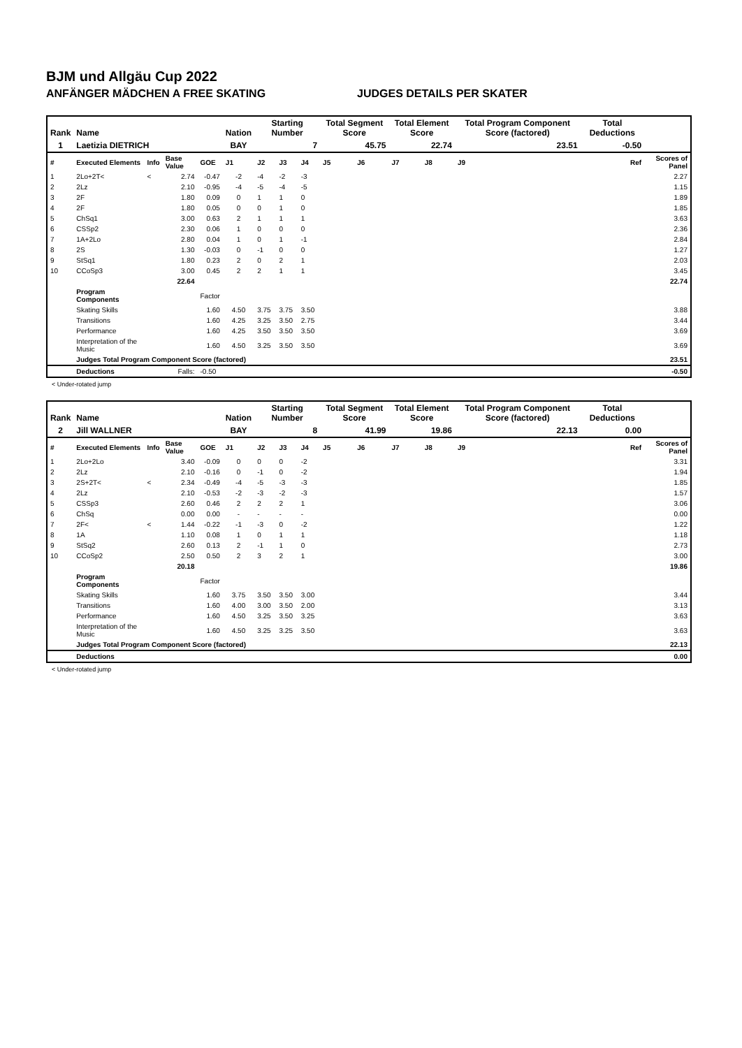BJM und Allgäu Cup 2022
ANFÄNGER MÄDCHEN A FREE SKATING JUDGES DETAILS PER SKATER
| Rank | Name | | | | Nation | Starting Number | | | Total Segment Score | | Total Element Score | | Total Program Component Score (factored) | | Total Deductions | |
| --- | --- | --- | --- | --- | --- | --- | --- | --- | --- | --- | --- | --- | --- | --- | --- | --- |
| 1 | Laetizia DIETRICH | | | | BAY | 7 | | | 45.75 | | 22.74 | | 23.51 | | -0.50 | |
| # | Executed Elements | Info | Base Value | GOE | J1 | J2 | J3 | J4 | J5 | J6 | J7 | J8 | J9 | Ref | | Scores of Panel |
| 1 | 2Lo+2T< | < | 2.74 | -0.47 | -2 | -4 | -2 | -3 | | | | | | | | 2.27 |
| 2 | 2Lz | | 2.10 | -0.95 | -4 | -5 | -4 | -5 | | | | | | | | 1.15 |
| 3 | 2F | | 1.80 | 0.09 | 0 | 1 | 1 | 0 | | | | | | | | 1.89 |
| 4 | 2F | | 1.80 | 0.05 | 0 | 0 | 1 | 0 | | | | | | | | 1.85 |
| 5 | ChSq1 | | 3.00 | 0.63 | 2 | 1 | 1 | 1 | | | | | | | | 3.63 |
| 6 | CSSp2 | | 2.30 | 0.06 | 1 | 0 | 0 | 0 | | | | | | | | 2.36 |
| 7 | 1A+2Lo | | 2.80 | 0.04 | 1 | 0 | 1 | -1 | | | | | | | | 2.84 |
| 8 | 2S | | 1.30 | -0.03 | 0 | -1 | 0 | 0 | | | | | | | | 1.27 |
| 9 | StSq1 | | 1.80 | 0.23 | 2 | 0 | 2 | 1 | | | | | | | | 2.03 |
| 10 | CCoSp3 | | 3.00 | 0.45 | 2 | 2 | 1 | 1 | | | | | | | | 3.45 |
| | | | 22.64 | | | | | | | | | | | | | 22.74 |
| | Program Components | | | Factor | | | | | | | | | | | | |
| | Skating Skills | | | 1.60 | 4.50 | 3.75 | 3.75 | 3.50 | | | | | | | | 3.88 |
| | Transitions | | | 1.60 | 4.25 | 3.25 | 3.50 | 2.75 | | | | | | | | 3.44 |
| | Performance | | | 1.60 | 4.25 | 3.50 | 3.50 | 3.50 | | | | | | | | 3.69 |
| | Interpretation of the Music | | | 1.60 | 4.50 | 3.25 | 3.50 | 3.50 | | | | | | | | 3.69 |
| | Judges Total Program Component Score (factored) | | | | | | | | | | | | | | | 23.51 |
| | Deductions | | Falls: | -0.50 | | | | | | | | | | | | -0.50 |
< Under-rotated jump
| Rank | Name | | | | Nation | Starting Number | | | Total Segment Score | | Total Element Score | | Total Program Component Score (factored) | | Total Deductions | |
| --- | --- | --- | --- | --- | --- | --- | --- | --- | --- | --- | --- | --- | --- | --- | --- | --- |
| 2 | Jill WALLNER | | | | BAY | 8 | | | 41.99 | | 19.86 | | 22.13 | | 0.00 | |
| # | Executed Elements | Info | Base Value | GOE | J1 | J2 | J3 | J4 | J5 | J6 | J7 | J8 | J9 | Ref | | Scores of Panel |
| 1 | 2Lo+2Lo | | 3.40 | -0.09 | 0 | 0 | 0 | -2 | | | | | | | | 3.31 |
| 2 | 2Lz | | 2.10 | -0.16 | 0 | -1 | 0 | -2 | | | | | | | | 1.94 |
| 3 | 2S+2T< | < | 2.34 | -0.49 | -4 | -5 | -3 | -3 | | | | | | | | 1.85 |
| 4 | 2Lz | | 2.10 | -0.53 | -2 | -3 | -2 | -3 | | | | | | | | 1.57 |
| 5 | CSSp3 | | 2.60 | 0.46 | 2 | 2 | 2 | 1 | | | | | | | | 3.06 |
| 6 | ChSq | | 0.00 | 0.00 | - | - | - | - | | | | | | | | 0.00 |
| 7 | 2F< | < | 1.44 | -0.22 | -1 | -3 | 0 | -2 | | | | | | | | 1.22 |
| 8 | 1A | | 1.10 | 0.08 | 1 | 0 | 1 | 1 | | | | | | | | 1.18 |
| 9 | StSq2 | | 2.60 | 0.13 | 2 | -1 | 1 | 0 | | | | | | | | 2.73 |
| 10 | CCoSp2 | | 2.50 | 0.50 | 2 | 3 | 2 | 1 | | | | | | | | 3.00 |
| | | | 20.18 | | | | | | | | | | | | | 19.86 |
| | Program Components | | | Factor | | | | | | | | | | | | |
| | Skating Skills | | | 1.60 | 3.75 | 3.50 | 3.50 | 3.00 | | | | | | | | 3.44 |
| | Transitions | | | 1.60 | 4.00 | 3.00 | 3.50 | 2.00 | | | | | | | | 3.13 |
| | Performance | | | 1.60 | 4.50 | 3.25 | 3.50 | 3.25 | | | | | | | | 3.63 |
| | Interpretation of the Music | | | 1.60 | 4.50 | 3.25 | 3.25 | 3.50 | | | | | | | | 3.63 |
| | Judges Total Program Component Score (factored) | | | | | | | | | | | | | | | 22.13 |
| | Deductions | | | | | | | | | | | | | | | 0.00 |
< Under-rotated jump